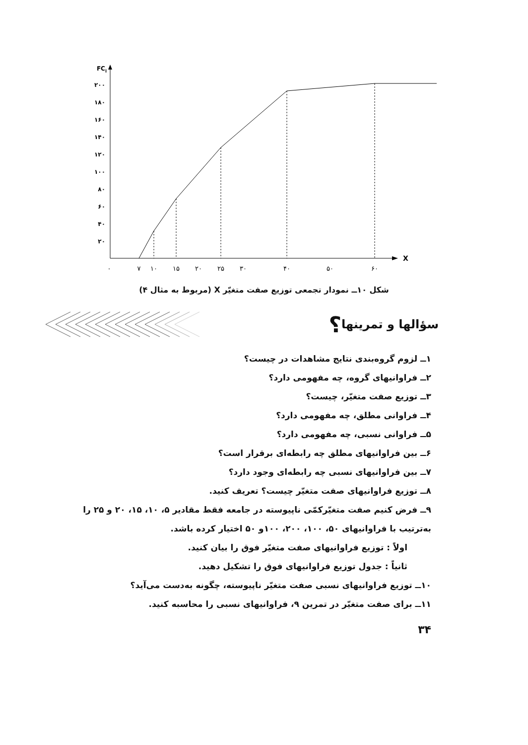FCi
۲۰۰
۱۸۰
۱۶۰
۱۴۰
۱۲۰
۱۰۰
۸۰
۶۰
۴۰
۲۰
X
۰
۷
۱۰
۱۵
۲۰
۲۵
۳۰
۴۰
۵۰
۶۰
شکل ۱۰ــ نمودار تجمعی توزیع صفت متغیّر X (مربوط به مثال ۴)
سؤالها و تمرینها
؟
۱ــ لزوم گروه‌بندی نتایج مشاهدات در چیست؟
۲ــ فراوانیهای گروه، چه مفهومی دارد؟
۳ــ توزیع صفت متغیّر، چیست؟
۴ــ فراوانی مطلق، چه مفهومی دارد؟
۵ــ فراوانی نسبی، چه مفهومی دارد؟
۶ــ بین فراوانیهای مطلق چه رابطه‌ای برقرار است؟
۷ــ بین فراوانیهای نسبی چه رابطه‌ای وجود دارد؟
۸ــ توزیع فراوانیهای صفت متغیّر چیست؟ تعریف کنید.
۹ــ فرض کنیم صفت متغیّرکمّی ناپیوسته در جامعه فقط مقادیر ۵، ۱۰، ۱۵، ۲۰ و ۲۵ را به‌ترتیب با فراوانیهای ۵۰، ۱۰۰، ۲۰۰، ۱۰۰و ۵۰ اختیار کرده باشد.
اولاً : توزیع فراوانیهای صفت متغیّر فوق را بیان کنید.
ثانیاً : جدول توزیع فراوانیهای فوق را تشکیل دهید.
۱۰ــ توزیع فراوانیهای نسبی صفت متغیّر ناپیوسته، چگونه به‌دست می‌آید؟
۱۱ــ برای صفت متغیّر در تمرین ۹، فراوانیهای نسبی را محاسبه کنید.
۳۴